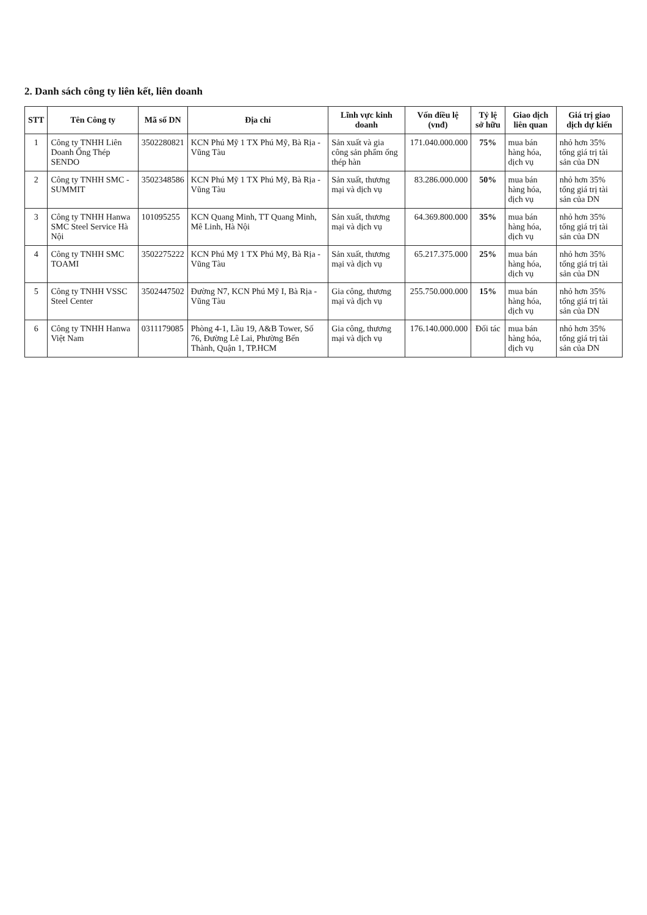2. Danh sách công ty liên kết, liên doanh
| STT | Tên Công ty | Mã số DN | Địa chỉ | Lĩnh vực kinh doanh | Vốn điều lệ (vnđ) | Tỷ lệ sở hữu | Giao dịch liên quan | Giá trị giao dịch dự kiến |
| --- | --- | --- | --- | --- | --- | --- | --- | --- |
| 1 | Công ty TNHH Liên Doanh Ống Thép SENDO | 3502280821 | KCN Phú Mỹ 1 TX Phú Mỹ, Bà Rịa - Vũng Tàu | Sản xuất và gia công sản phẩm ống thép hàn | 171.040.000.000 | 75% | mua bán hàng hóa, dịch vụ | nhỏ hơn 35% tổng giá trị tài sản của DN |
| 2 | Công ty TNHH SMC - SUMMIT | 3502348586 | KCN Phú Mỹ 1 TX Phú Mỹ, Bà Rịa - Vũng Tàu | Sản xuất, thương mại và dịch vụ | 83.286.000.000 | 50% | mua bán hàng hóa, dịch vụ | nhỏ hơn 35% tổng giá trị tài sản của DN |
| 3 | Công ty TNHH Hanwa SMC Steel Service Hà Nội | 101095255 | KCN Quang Minh, TT Quang Minh, Mê Linh, Hà Nội | Sản xuất, thương mại và dịch vụ | 64.369.800.000 | 35% | mua bán hàng hóa, dịch vụ | nhỏ hơn 35% tổng giá trị tài sản của DN |
| 4 | Công ty TNHH SMC TOAMI | 3502275222 | KCN Phú Mỹ 1 TX Phú Mỹ, Bà Rịa - Vũng Tàu | Sản xuất, thương mại và dịch vụ | 65.217.375.000 | 25% | mua bán hàng hóa, dịch vụ | nhỏ hơn 35% tổng giá trị tài sản của DN |
| 5 | Công ty TNHH VSSC Steel Center | 3502447502 | Đường N7, KCN Phú Mỹ I, Bà Rịa - Vũng Tàu | Gia công, thương mại và dịch vụ | 255.750.000.000 | 15% | mua bán hàng hóa, dịch vụ | nhỏ hơn 35% tổng giá trị tài sản của DN |
| 6 | Công ty TNHH Hanwa Việt Nam | 0311179085 | Phòng 4-1, Lầu 19, A&B Tower, Số 76, Đường Lê Lai, Phường Bến Thành, Quận 1, TP.HCM | Gia công, thương mại và dịch vụ | 176.140.000.000 | Đối tác | mua bán hàng hóa, dịch vụ | nhỏ hơn 35% tổng giá trị tài sản của DN |